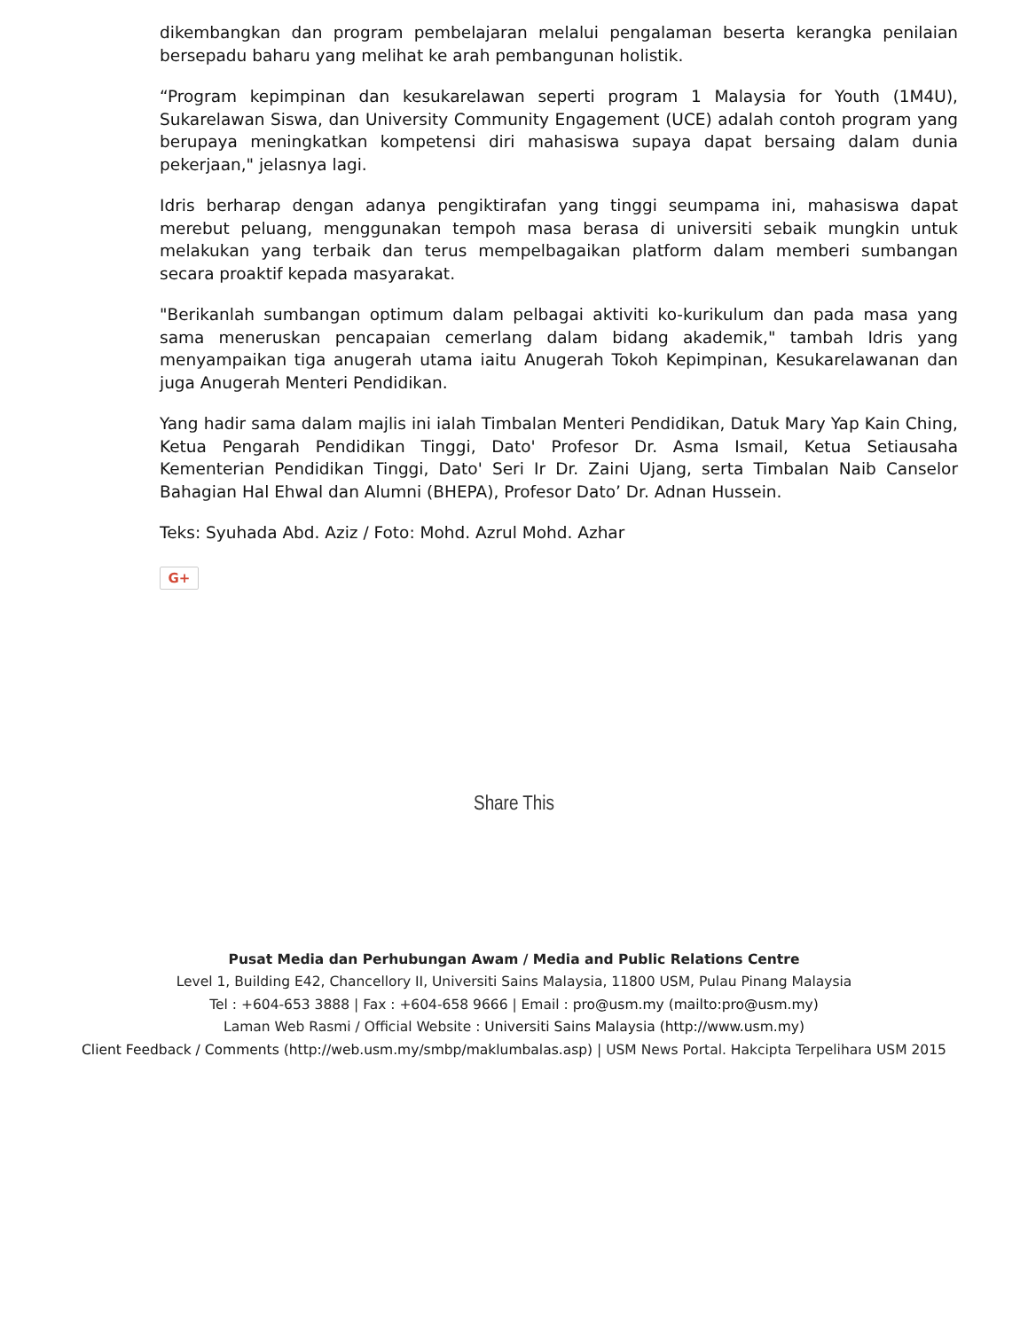dikembangkan dan program pembelajaran melalui pengalaman beserta kerangka penilaian bersepadu baharu yang melihat ke arah pembangunan holistik.
“Program kepimpinan dan kesukarelawan seperti program 1 Malaysia for Youth (1M4U), Sukarelawan Siswa, dan University Community Engagement (UCE) adalah contoh program yang berupaya meningkatkan kompetensi diri mahasiswa supaya dapat bersaing dalam dunia pekerjaan," jelasnya lagi.
Idris berharap dengan adanya pengiktirafan yang tinggi seumpama ini, mahasiswa dapat merebut peluang, menggunakan tempoh masa berasa di universiti sebaik mungkin untuk melakukan yang terbaik dan terus mempelbagaikan platform dalam memberi sumbangan secara proaktif kepada masyarakat.
"Berikanlah sumbangan optimum dalam pelbagai aktiviti ko-kurikulum dan pada masa yang sama meneruskan pencapaian cemerlang dalam bidang akademik," tambah Idris yang menyampaikan tiga anugerah utama iaitu Anugerah Tokoh Kepimpinan, Kesukarelawanan dan juga Anugerah Menteri Pendidikan.
Yang hadir sama dalam majlis ini ialah Timbalan Menteri Pendidikan, Datuk Mary Yap Kain Ching, Ketua Pengarah Pendidikan Tinggi, Dato' Profesor Dr. Asma Ismail, Ketua Setiausaha Kementerian Pendidikan Tinggi, Dato' Seri Ir Dr. Zaini Ujang, serta Timbalan Naib Canselor Bahagian Hal Ehwal dan Alumni (BHEPA), Profesor Dato’ Dr. Adnan Hussein.
Teks: Syuhada Abd. Aziz / Foto: Mohd. Azrul Mohd. Azhar
G+
Share This
Pusat Media dan Perhubungan Awam / Media and Public Relations Centre
Level 1, Building E42, Chancellory II, Universiti Sains Malaysia, 11800 USM, Pulau Pinang Malaysia
Tel : +604-653 3888 | Fax : +604-658 9666 | Email : pro@usm.my (mailto:pro@usm.my)
Laman Web Rasmi / Official Website : Universiti Sains Malaysia (http://www.usm.my)
Client Feedback / Comments (http://web.usm.my/smbp/maklumbalas.asp) | USM News Portal. Hakcipta Terpelihara USM 2015